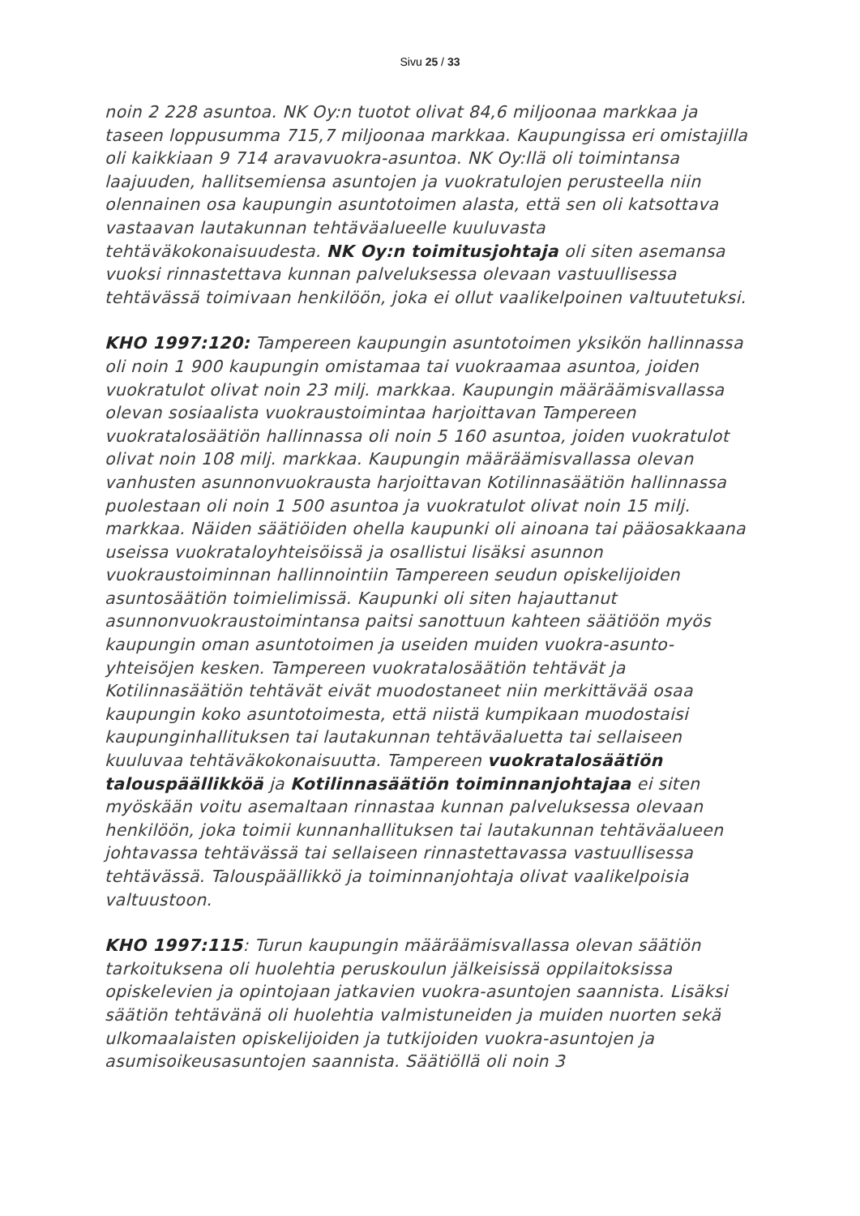Sivu 25 / 33
noin 2 228 asuntoa. NK Oy:n tuotot olivat 84,6 miljoonaa markkaa ja taseen loppusumma 715,7 miljoonaa markkaa. Kaupungissa eri omistajilla oli kaikkiaan 9 714 aravavuokra-asuntoa. NK Oy:llä oli toimintansa laajuuden, hallitsemiensa asuntojen ja vuokratulojen perusteella niin olennainen osa kaupungin asuntotoimen alasta, että sen oli katsottava vastaavan lautakunnan tehtäväalueelle kuuluvasta tehtäväkokonaisuudesta. NK Oy:n toimitusjohtaja oli siten asemansa vuoksi rinnastettava kunnan palveluksessa olevaan vastuullisessa tehtävässä toimivaan henkilöön, joka ei ollut vaalikelpoinen valtuutetuksi.
KHO 1997:120: Tampereen kaupungin asuntotoimen yksikön hallinnassa oli noin 1 900 kaupungin omistamaa tai vuokraamaa asuntoa, joiden vuokratulot olivat noin 23 milj. markkaa. Kaupungin määräämisvallassa olevan sosiaalista vuokraustoimintaa harjoittavan Tampereen vuokratalosäätiön hallinnassa oli noin 5 160 asuntoa, joiden vuokratulot olivat noin 108 milj. markkaa. Kaupungin määräämisvallassa olevan vanhusten asunnonvuokrausta harjoittavan Kotilinnasäätiön hallinnassa puolestaan oli noin 1 500 asuntoa ja vuokratulot olivat noin 15 milj. markkaa. Näiden säätiöiden ohella kaupunki oli ainoana tai pääosakkaana useissa vuokrataloyhteisöissä ja osallistui lisäksi asunnon vuokraustoiminnan hallinnointiin Tampereen seudun opiskelijoiden asuntosäätiön toimielimissä. Kaupunki oli siten hajauttanut asunnonvuokraustoimintansa paitsi sanottuun kahteen säätiöön myös kaupungin oman asuntotoimen ja useiden muiden vuokra-asunto-yhteisöjen kesken. Tampereen vuokratalosäätiön tehtävät ja Kotilinnasäätiön tehtävät eivät muodostaneet niin merkittävää osaa kaupungin koko asuntotoimesta, että niistä kumpikaan muodostaisi kaupunginhallituksen tai lautakunnan tehtäväaluetta tai sellaiseen kuuluvaa tehtäväkokonaisuutta. Tampereen vuokratalosäätiön talouspäällikköä ja Kotilinnasäätiön toiminnanjohtajaa ei siten myöskään voitu asemaltaan rinnastaa kunnan palveluksessa olevaan henkilöön, joka toimii kunnanhallituksen tai lautakunnan tehtäväalueen johtavassa tehtävässä tai sellaiseen rinnastettavassa vastuullisessa tehtävässä. Talouspäällikkö ja toiminnanjohtaja olivat vaalikelpoisia valtuustoon.
KHO 1997:115: Turun kaupungin määräämisvallassa olevan säätiön tarkoituksena oli huolehtia peruskoulun jälkeisissä oppilaitoksissa opiskelevien ja opintojaan jatkavien vuokra-asuntojen saannista. Lisäksi säätiön tehtävänä oli huolehtia valmistuneiden ja muiden nuorten sekä ulkomaalaisten opiskelijoiden ja tutkijoiden vuokra-asuntojen ja asumisoikeusasuntojen saannista. Säätiöllä oli noin 3